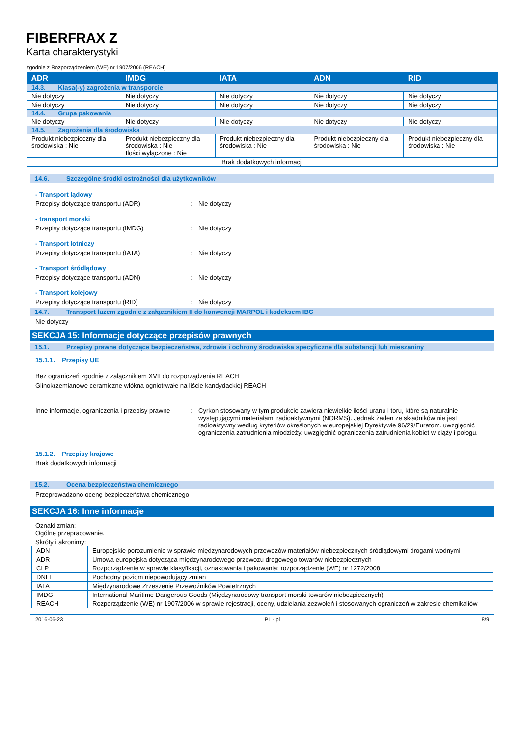FIBERFRAX Z
Karta charakterystyki
zgodnie z Rozporządzeniem (WE) nr 1907/2006 (REACH)
| ADR | IMDG | IATA | ADN | RID |
| --- | --- | --- | --- | --- |
| 14.3. Klasa(-y) zagrożenia w transporcie | | | | |
| Nie dotyczy | Nie dotyczy | Nie dotyczy | Nie dotyczy | Nie dotyczy |
| Nie dotyczy | Nie dotyczy | Nie dotyczy | Nie dotyczy | Nie dotyczy |
| 14.4. Grupa pakowania | | | | |
| Nie dotyczy | Nie dotyczy | Nie dotyczy | Nie dotyczy | Nie dotyczy |
| 14.5. Zagrożenia dla środowiska | | | | |
| Produkt niebezpieczny dla środowiska : Nie | Produkt niebezpieczny dla środowiska : Nie Ilości wyłączone : Nie | Produkt niebezpieczny dla środowiska : Nie | Produkt niebezpieczny dla środowiska : Nie | Produkt niebezpieczny dla środowiska : Nie |
| Brak dodatkowych informacji | | | | |
14.6. Szczególne środki ostrożności dla użytkowników
- Transport lądowy
Przepisy dotyczące transportu (ADR) : Nie dotyczy
- transport morski
Przepisy dotyczące transportu (IMDG) : Nie dotyczy
- Transport lotniczy
Przepisy dotyczące transportu (IATA) : Nie dotyczy
- Transport śródlądowy
Przepisy dotyczące transportu (ADN) : Nie dotyczy
- Transport kolejowy
Przepisy dotyczące transportu (RID) : Nie dotyczy
14.7. Transport luzem zgodnie z załącznikiem II do konwencji MARPOL i kodeksem IBC
Nie dotyczy
SEKCJA 15: Informacje dotyczące przepisów prawnych
15.1. Przepisy prawne dotyczące bezpieczeństwa, zdrowia i ochrony środowiska specyficzne dla substancji lub mieszaniny
15.1.1. Przepisy UE
Bez ograniczeń zgodnie z załącznikiem XVII do rozporządzenia REACH
Glinokrzemianowe ceramiczne włókna ogniotrwałe na liście kandydackiej REACH
Inne informacje, ograniczenia i przepisy prawne
: Cyrkon stosowany w tym produkcie zawiera niewielkie ilości uranu i toru, które są naturalnie występującymi materiałami radioaktywnymi (NORMS). Jednak żaden ze składników nie jest radioaktywny według kryteriów określonych w europejskiej Dyrektywie 96/29/Euratom. uwzględnić ograniczenia zatrudnienia młodzieży. uwzględnić ograniczenia zatrudnienia kobiet w ciąży i połogu.
15.1.2. Przepisy krajowe
Brak dodatkowych informacji
15.2. Ocena bezpieczeństwa chemicznego
Przeprowadzono ocenę bezpieczeństwa chemicznego
SEKCJA 16: Inne informacje
Oznaki zmian:
Ogólne przepracowanie.
Skróty i akronimy:
| ADN | Europejskie porozumienie w sprawie międzynarodowych przewozów materiałów niebezpiecznych śródlądowymi drogami wodnymi |
| ADR | Umowa europejska dotycząca międzynarodowego przewozu drogowego towarów niebezpiecznych |
| CLP | Rozporządzenie w sprawie klasyfikacji, oznakowania i pakowania; rozporządzenie (WE) nr 1272/2008 |
| DNEL | Pochodny poziom niepowodujący zmian |
| IATA | Międzynarodowe Zrzeszenie Przewoźników Powietrznych |
| IMDG | International Maritime Dangerous Goods (Międzynarodowy transport morski towarów niebezpiecznych) |
| REACH | Rozporządzenie (WE) nr 1907/2006 w sprawie rejestracji, oceny, udzielania zezwoleń i stosowanych ograniczeń w zakresie chemikaliów |
2016-06-23 PL - pl 8/9